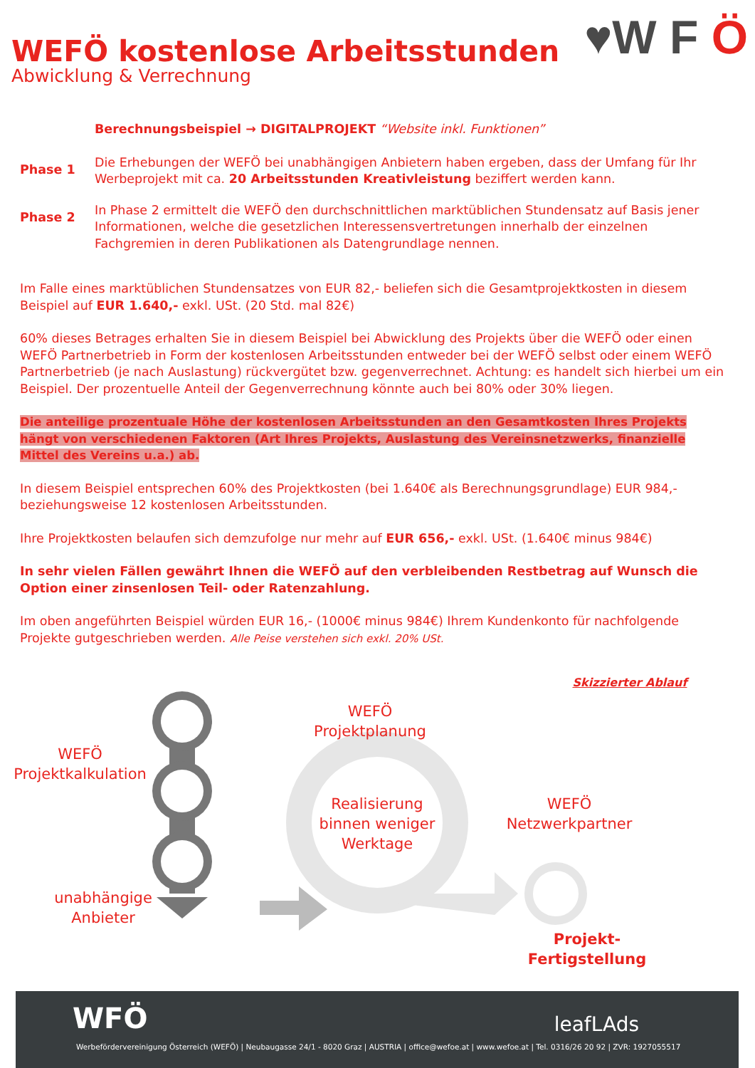WEFÖ kostenlose Arbeitsstunden
Abwicklung & Verrechnung
♥W F Ö
Berechnungsbeispiel → DIGITALPROJEKT “Website inkl. Funktionen”
Phase 1
Die Erhebungen der WEFÖ bei unabhängigen Anbietern haben ergeben, dass der Umfang für Ihr Werbeprojekt mit ca. 20 Arbeitsstunden Kreativleistung beziffert werden kann.
Phase 2
In Phase 2 ermittelt die WEFÖ den durchschnittlichen marktüblichen Stundensatz auf Basis jener Informationen, welche die gesetzlichen Interessensvertretungen innerhalb der einzelnen Fachgremien in deren Publikationen als Datengrundlage nennen.
Im Falle eines marktüblichen Stundensatzes von EUR 82,- beliefen sich die Gesamtprojektkosten in diesem Beispiel auf EUR 1.640,- exkl. USt. (20 Std. mal 82€)
60% dieses Betrages erhalten Sie in diesem Beispiel bei Abwicklung des Projekts über die WEFÖ oder einen WEFÖ Partnerbetrieb in Form der kostenlosen Arbeitsstunden entweder bei der WEFÖ selbst oder einem WEFÖ Partnerbetrieb (je nach Auslastung) rückvergütet bzw. gegenverrechnet. Achtung: es handelt sich hierbei um ein Beispiel. Der prozentuelle Anteil der Gegenverrechnung könnte auch bei 80% oder 30% liegen.
Die anteilige prozentuale Höhe der kostenlosen Arbeitsstunden an den Gesamtkosten Ihres Projekts hängt von verschiedenen Faktoren (Art Ihres Projekts, Auslastung des Vereinsnetzwerks, finanzielle Mittel des Vereins u.a.) ab.
In diesem Beispiel entsprechen 60% des Projektkosten (bei 1.640€ als Berechnungsgrundlage) EUR 984,- beziehungsweise 12 kostenlosen Arbeitsstunden.
Ihre Projektkosten belaufen sich demzufolge nur mehr auf EUR 656,- exkl. USt. (1.640€ minus 984€)
In sehr vielen Fällen gewährt Ihnen die WEFÖ auf den verbleibenden Restbetrag auf Wunsch die Option einer zinsenlosen Teil- oder Ratenzahlung.
Im oben angeführten Beispiel würden EUR 16,- (1000€ minus 984€) Ihrem Kundenkonto für nachfolgende Projekte gutgeschrieben werden. Alle Peise verstehen sich exkl. 20% USt.
WEFÖ
Projektkalkulation
unabhängige
Anbieter
WEFÖ
Projektplanung
Realisierung
binnen weniger
Werktage
WEFÖ
Netzwerkpartner
Projekt-
Fertigstellung
Skizzierter Ablauf
WFÖ leafLAds
Werbefördervereinigung Österreich (WEFÖ) | Neubaugasse 24/1 - 8020 Graz | AUSTRIA | office@wefoe.at | www.wefoe.at | Tel. 0316/26 20 92 | ZVR: 1927055517